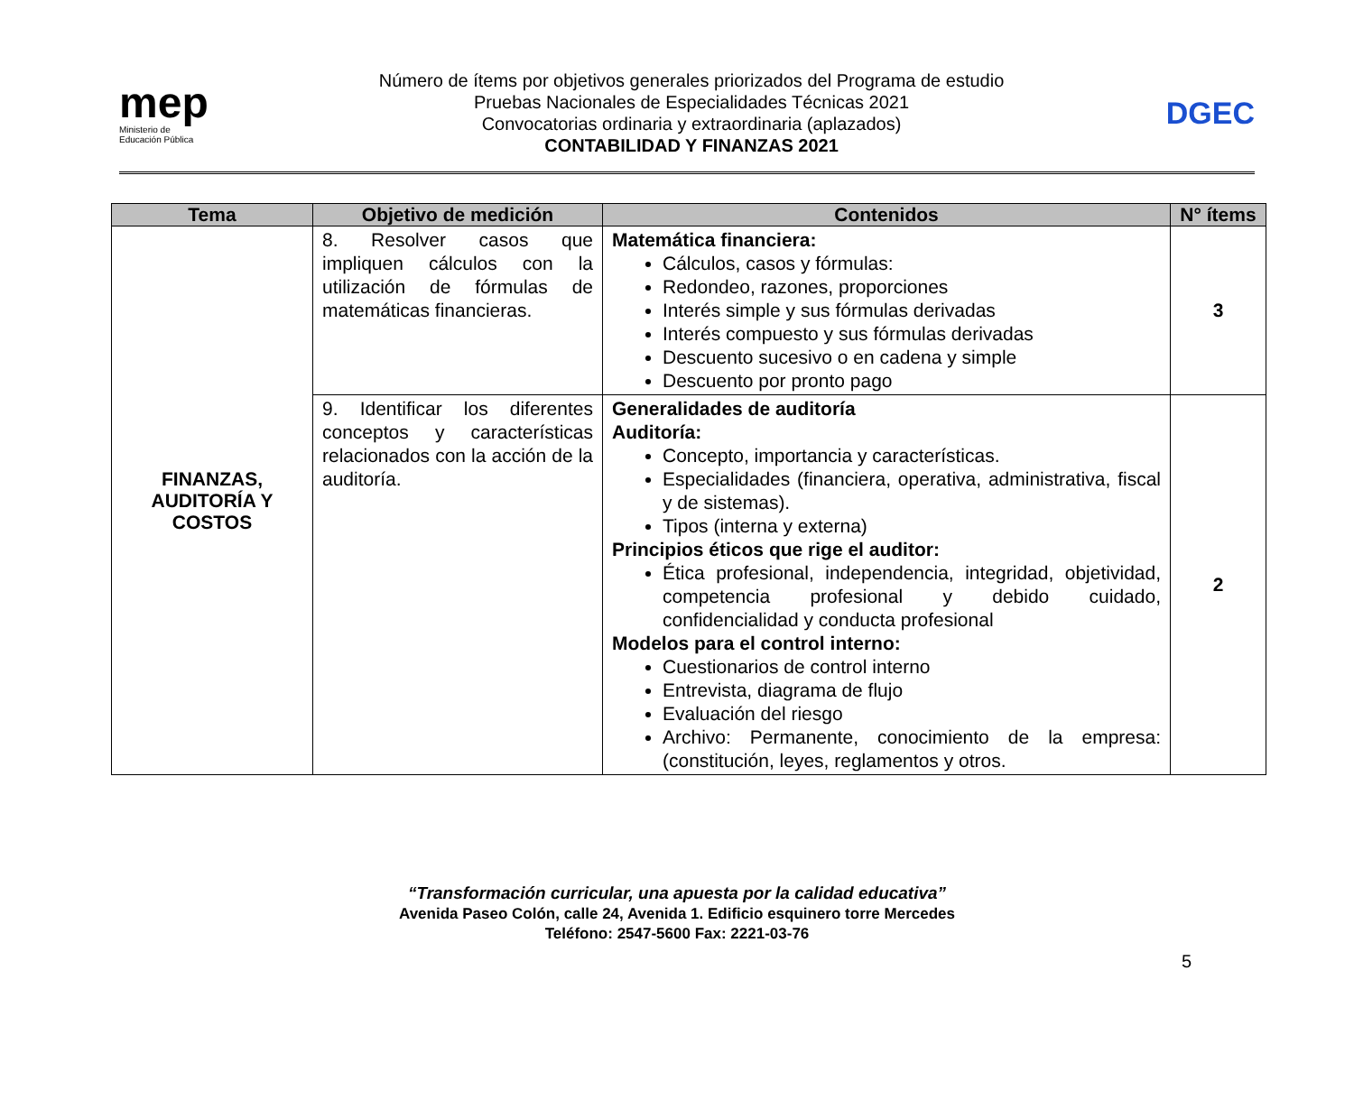mep
Ministerio de
Educación Pública
Número de ítems por objetivos generales priorizados del Programa de estudio
Pruebas Nacionales de Especialidades Técnicas 2021
Convocatorias ordinaria y extraordinaria (aplazados)
CONTABILIDAD Y FINANZAS 2021
DGEC
| Tema | Objetivo de medición | Contenidos | N° ítems |
| --- | --- | --- | --- |
| FINANZAS, AUDITORÍA Y COSTOS | 8. Resolver casos que impliquen cálculos con la utilización de fórmulas de matemáticas financieras. | Matemática financiera: Cálculos, casos y fórmulas: Redondeo, razones, proporciones Interés simple y sus fórmulas derivadas Interés compuesto y sus fórmulas derivadas Descuento sucesivo o en cadena y simple Descuento por pronto pago | 3 |
| | 9. Identificar los diferentes conceptos y características relacionados con la acción de la auditoría. | Generalidades de auditoría Auditoría: Concepto, importancia y características. Especialidades (financiera, operativa, administrativa, fiscal y de sistemas). Tipos (interna y externa) Principios éticos que rige el auditor: Ética profesional, independencia, integridad, objetividad, competencia profesional y debido cuidado, confidencialidad y conducta profesional Modelos para el control interno: Cuestionarios de control interno Entrevista, diagrama de flujo Evaluación del riesgo Archivo: Permanente, conocimiento de la empresa: (constitución, leyes, reglamentos y otros. | 2 |
“Transformación curricular, una apuesta por la calidad educativa”
Avenida Paseo Colón, calle 24, Avenida 1. Edificio esquinero torre Mercedes
Teléfono: 2547-5600 Fax: 2221-03-76
5